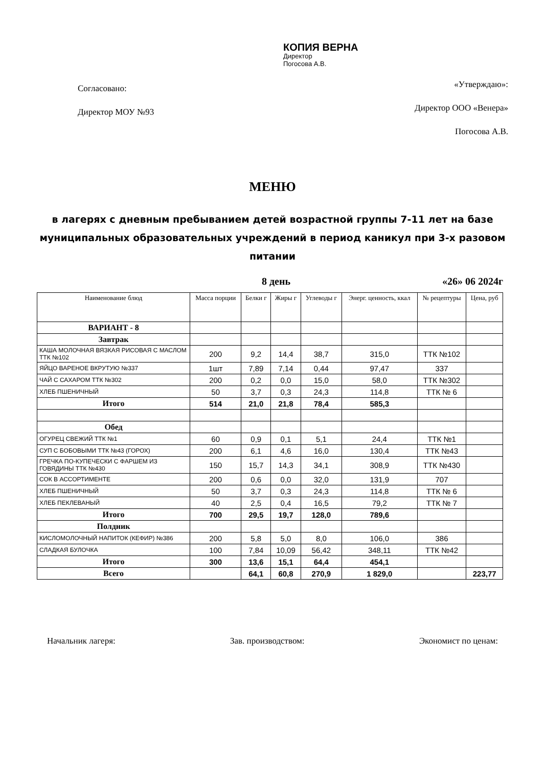Согласовано:
Директор МОУ №93
КОПИЯ ВЕРНА
Директор
Погосова А.В.
«Утверждаю»:
Директор ООО «Венера»
Погосова А.В.
МЕНЮ
в лагерях с дневным пребыванием детей возрастной группы 7-11 лет на базе муниципальных образовательных учреждений в период каникул при 3-х разовом питании
8 день «26» 06 2024г
| Наименование блюд | Масса порции | Белки г | Жиры г | Углеводы г | Энерг. ценность, ккал | № рецептуры | Цена, руб |
| --- | --- | --- | --- | --- | --- | --- | --- |
| ВАРИАНТ - 8 | | | | | | | |
| Завтрак | | | | | | | |
| КАША МОЛОЧНАЯ ВЯЗКАЯ РИСОВАЯ С МАСЛОМ ТТК №102 | 200 | 9,2 | 14,4 | 38,7 | 315,0 | ТТК №102 | |
| ЯЙЦО ВАРЕНОЕ ВКРУТУЮ №337 | 1шт | 7,89 | 7,14 | 0,44 | 97,47 | 337 | |
| ЧАЙ С САХАРОМ ТТК №302 | 200 | 0,2 | 0,0 | 15,0 | 58,0 | ТТК №302 | |
| ХЛЕБ ПШЕНИЧНЫЙ | 50 | 3,7 | 0,3 | 24,3 | 114,8 | ТТК № 6 | |
| Итого | 514 | 21,0 | 21,8 | 78,4 | 585,3 | | |
| Обед | | | | | | | |
| ОГУРЕЦ СВЕЖИЙ ТТК №1 | 60 | 0,9 | 0,1 | 5,1 | 24,4 | ТТК №1 | |
| СУП С БОБОВЫМИ ТТК №43 (ГОРОХ) | 200 | 6,1 | 4,6 | 16,0 | 130,4 | ТТК №43 | |
| ГРЕЧКА ПО-КУПЕЧЕСКИ С ФАРШЕМ ИЗ ГОВЯДИНЫ ТТК №430 | 150 | 15,7 | 14,3 | 34,1 | 308,9 | ТТК №430 | |
| СОК В АССОРТИМЕНТЕ | 200 | 0,6 | 0,0 | 32,0 | 131,9 | 707 | |
| ХЛЕБ ПШЕНИЧНЫЙ | 50 | 3,7 | 0,3 | 24,3 | 114,8 | ТТК № 6 | |
| ХЛЕБ ПЕКЛЕВАНЫЙ | 40 | 2,5 | 0,4 | 16,5 | 79,2 | ТТК № 7 | |
| Итого | 700 | 29,5 | 19,7 | 128,0 | 789,6 | | |
| Полдник | | | | | | | |
| КИСЛОМОЛОЧНЫЙ НАПИТОК (КЕФИР) №386 | 200 | 5,8 | 5,0 | 8,0 | 106,0 | 386 | |
| СЛАДКАЯ БУЛОЧКА | 100 | 7,84 | 10,09 | 56,42 | 348,11 | ТТК №42 | |
| Итого | 300 | 13,6 | 15,1 | 64,4 | 454,1 | | |
| Всего | | 64,1 | 60,8 | 270,9 | 1 829,0 | | 223,77 |
Начальник лагеря: Зав. производством: Экономист по ценам: